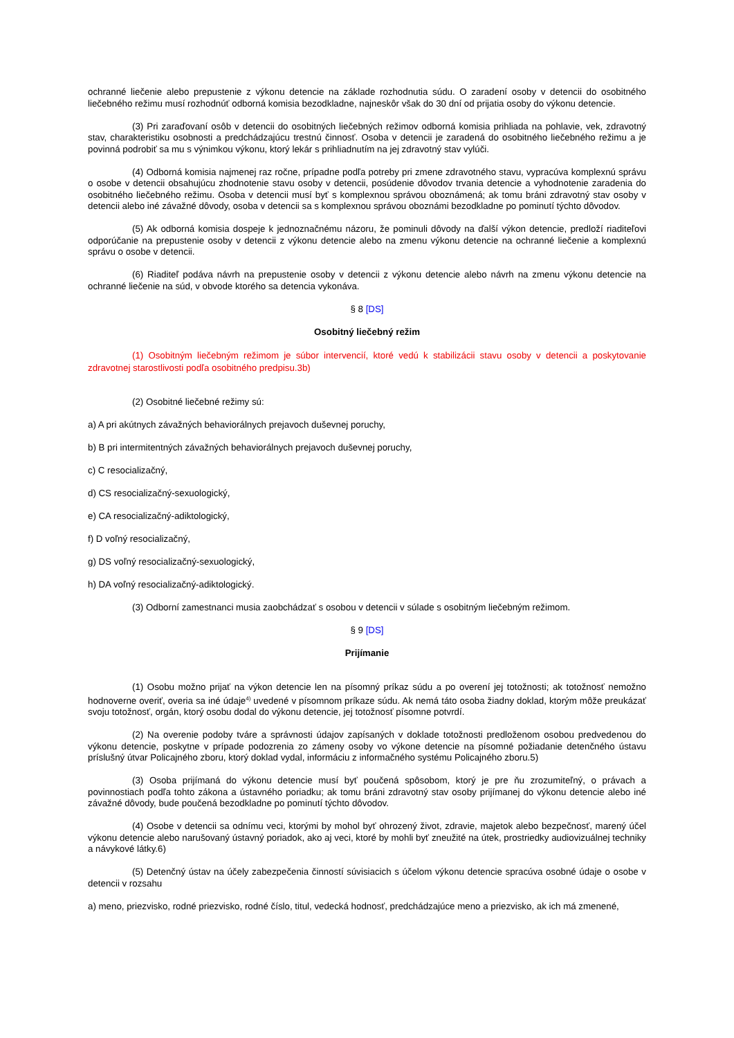ochranné liečenie alebo prepustenie z výkonu detencie na základe rozhodnutia súdu. O zaradení osoby v detencii do osobitného liečebného režimu musí rozhodnúť odborná komisia bezodkladne, najneskôr však do 30 dní od prijatia osoby do výkonu detencie.
(3) Pri zaraďovaní osôb v detencii do osobitných liečebných režimov odborná komisia prihliada na pohlavie, vek, zdravotný stav, charakteristiku osobnosti a predchádzajúcu trestnú činnosť. Osoba v detencii je zaradená do osobitného liečebného režimu a je povinná podrobiť sa mu s výnimkou výkonu, ktorý lekár s prihliadnutím na jej zdravotný stav vylúči.
(4) Odborná komisia najmenej raz ročne, prípadne podľa potreby pri zmene zdravotného stavu, vypracúva komplexnú správu o osobe v detencii obsahujúcu zhodnotenie stavu osoby v detencii, posúdenie dôvodov trvania detencie a vyhodnotenie zaradenia do osobitného liečebného režimu. Osoba v detencii musí byť s komplexnou správou oboznámená; ak tomu bráni zdravotný stav osoby v detencii alebo iné závažné dôvody, osoba v detencii sa s komplexnou správou oboznámi bezodkladne po pominutí týchto dôvodov.
(5) Ak odborná komisia dospeje k jednoznačnému názoru, že pominuli dôvody na ďalší výkon detencie, predloží riaditeľovi odporúčanie na prepustenie osoby v detencii z výkonu detencie alebo na zmenu výkonu detencie na ochranné liečenie a komplexnú správu o osobe v detencii.
(6) Riaditeľ podáva návrh na prepustenie osoby v detencii z výkonu detencie alebo návrh na zmenu výkonu detencie na ochranné liečenie na súd, v obvode ktorého sa detencia vykonáva.
§ 8 [DS]
Osobitný liečebný režim
(1) Osobitným liečebným režimom je súbor intervencií, ktoré vedú k stabilizácii stavu osoby v detencii a poskytovanie zdravotnej starostlivosti podľa osobitného predpisu.3b)
(2) Osobitné liečebné režimy sú:
a) A pri akútnych závažných behaviorálnych prejavoch duševnej poruchy,
b) B pri intermitentných závažných behaviorálnych prejavoch duševnej poruchy,
c) C resocializačný,
d) CS resocializačný-sexuologický,
e) CA resocializačný-adiktologický,
f) D voľný resocializačný,
g) DS voľný resocializačný-sexuologický,
h) DA voľný resocializačný-adiktologický.
(3) Odborní zamestnanci musia zaobchádzať s osobou v detencii v súlade s osobitným liečebným režimom.
§ 9 [DS]
Prijímanie
(1) Osobu možno prijať na výkon detencie len na písomný príkaz súdu a po overení jej totožnosti; ak totožnosť nemožno hodnoverne overiť, overia sa iné údaje<sup>4)</sup> uvedené v písomnom príkaze súdu. Ak nemá táto osoba žiadny doklad, ktorým môže preukázať svoju totožnosť, orgán, ktorý osobu dodal do výkonu detencie, jej totožnosť písomne potvrdí.
(2) Na overenie podoby tváre a správnosti údajov zapísaných v doklade totožnosti predloženom osobou predvedenou do výkonu detencie, poskytne v prípade podozrenia zo zámeny osoby vo výkone detencie na písomné požiadanie detenčného ústavu príslušný útvar Policajného zboru, ktorý doklad vydal, informáciu z informačného systému Policajného zboru.5)
(3) Osoba prijímaná do výkonu detencie musí byť poučená spôsobom, ktorý je pre ňu zrozumiteľný, o právach a povinnostiach podľa tohto zákona a ústavného poriadku; ak tomu bráni zdravotný stav osoby prijímanej do výkonu detencie alebo iné závažné dôvody, bude poučená bezodkladne po pominutí týchto dôvodov.
(4) Osobe v detencii sa odnímu veci, ktorými by mohol byť ohrozený život, zdravie, majetok alebo bezpečnosť, marený účel výkonu detencie alebo narušovaný ústavný poriadok, ako aj veci, ktoré by mohli byť zneužité na útek, prostriedky audiovizuálnej techniky a návykové látky.6)
(5) Detenčný ústav na účely zabezpečenia činností súvisiacich s účelom výkonu detencie spracúva osobné údaje o osobe v detencii v rozsahu
a) meno, priezvisko, rodné priezvisko, rodné číslo, titul, vedecká hodnosť, predchádzajúce meno a priezvisko, ak ich má zmenené,